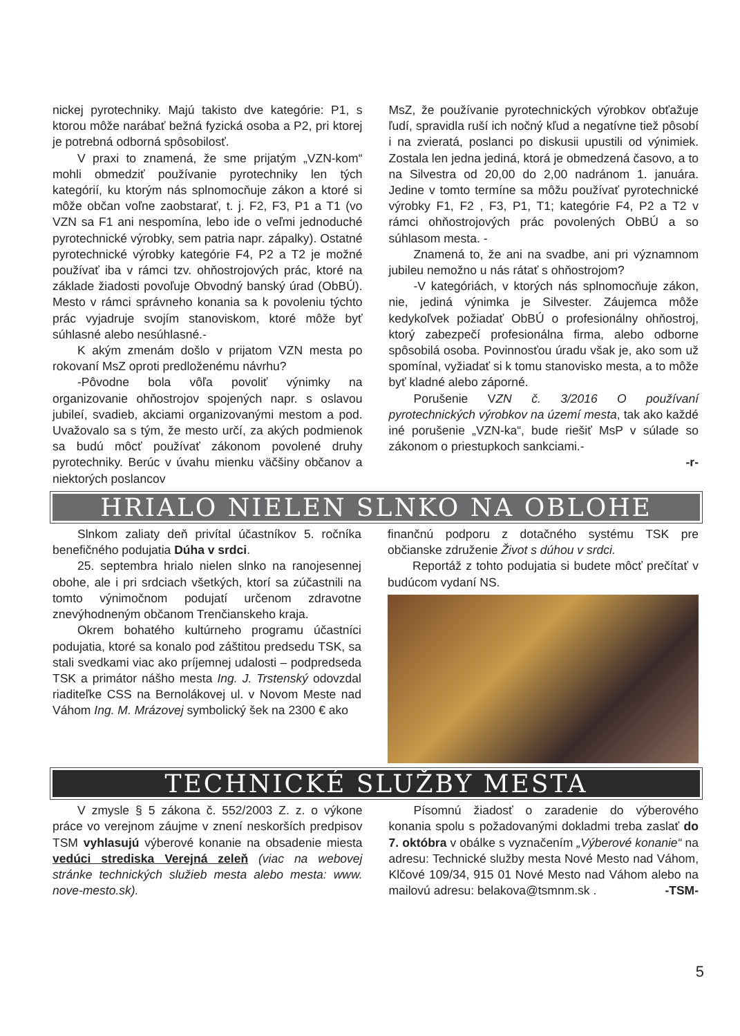nickej pyrotechniky. Majú takisto dve kategórie: P1, s ktorou môže narábať bežná fyzická osoba a P2, pri ktorej je potrebná odborná spôsobilosť.
V praxi to znamená, že sme prijatým „VZN-kom“ mohli obmedziť používanie pyrotechniky len tých kategórií, ku ktorým nás splnomocňuje zákon a ktoré si môže občan voľne zaobstarať, t. j. F2, F3, P1 a T1 (vo VZN sa F1 ani nespomína, lebo ide o veľmi jednoduché pyrotechnické výrobky, sem patria napr. zápalky). Ostatné pyrotechnické výrobky kategórie F4, P2 a T2 je možné používať iba v rámci tzv. ohňostrojových prác, ktoré na základe žiadosti povoľuje Obvodný banský úrad (ObBÚ). Mesto v rámci správneho konania sa k povoleniu týchto prác vyjadruje svojím stanoviskom, ktoré môže byť súhlasné alebo nesúhlasné.-
K akým zmenám došlo v prijatom VZN mesta po rokovaní MsZ oproti predloženému návrhu?
-Pôvodne bola vôľa povoliť výnimky na organizovanie ohňostrojov spojených napr. s oslavou jubileí, svadieb, akciami organizovanými mestom a pod. Uvažovalo sa s tým, že mesto určí, za akých podmienok sa budú môcť používať zákonom povolené druhy pyrotechniky. Berúc v úvahu mienku väčšiny občanov a niektorých poslancov
MsZ, že používanie pyrotechnických výrobkov obťažuje ľudí, spravidla ruší ich nočný kľud a negatívne tiež pôsobí i na zvieratá, poslanci po diskusii upustili od výnimiek. Zostala len jedna jediná, ktorá je obmedzená časovo, a to na Silvestra od 20,00 do 2,00 nadránom 1. januára. Jedine v tomto termíne sa môžu používať pyrotechnické výrobky F1, F2 , F3, P1, T1; kategórie F4, P2 a T2 v rámci ohňostrojových prác povolených ObBÚ a so súhlasom mesta. -
Znamená to, že ani na svadbe, ani pri významnom jubileu nemožno u nás rátať s ohňostrojom?
-V kategóriách, v ktorých nás splnomocňuje zákon, nie, jediná výnimka je Silvester. Záujemca môže kedykoľvek požiadať ObBÚ o profesionálny ohňostroj, ktorý zabezpečí profesionálna firma, alebo odborne spôsobilá osoba. Povinnosťou úradu však je, ako som už spomínal, vyžiadať si k tomu stanovisko mesta, a to môže byť kladné alebo záporné.
Porušenie VZN č. 3/2016 O používaní pyrotechnických výrobkov na území mesta, tak ako každé iné porušenie „VZN-ka“, bude riešiť MsP v súlade so zákonom o priestupkoch sankciami.-
-r-
HRIALO NIELEN SLNKO NA OBLOHE
Slnkom zaliaty deň privítal účastníkov 5. ročníka benefičného podujatia Dúha v srdci.
25. septembra hrialo nielen slnko na ranojesennej obohe, ale i pri srdciach všetkých, ktorí sa zúčastnili na tomto výnimočnom podujatí určenom zdravotne znevýhodneným občanom Trenčianskeho kraja.
Okrem bohatého kultúrneho programu účastníci podujatia, ktoré sa konalo pod záštitou predsedu TSK, sa stali svedkami viac ako príjemnej udalosti – podpredseda TSK a primátor nášho mesta Ing. J. Trstenský odovzdal riaditeľke CSS na Bernolákovej ul. v Novom Meste nad Váhom Ing. M. Mrázovej symbolický šek na 2300 € ako
finančnú podporu z dotačného systému TSK pre občianske združenie Život s dúhou v srdci.
Reportáž z tohto podujatia si budete môcť prečítať v budúcom vydaní NS.
TECHNICKÉ SLUŽBY MESTA
V zmysle § 5 zákona č. 552/2003 Z. z. o výkone práce vo verejnom záujme v znení neskorších predpisov TSM vyhlasujú výberové konanie na obsadenie miesta vedúci strediska Verejná zeleň (viac na webovej stránke technických služieb mesta alebo mesta: www. nove-mesto.sk).
Písomnú žiadosť o zaradenie do výberového konania spolu s požadovanými dokladmi treba zaslať do 7. októbra v obálke s vyznačením „Výberové konanie“ na adresu: Technické služby mesta Nové Mesto nad Váhom, Klčové 109/34, 915 01 Nové Mesto nad Váhom alebo na mailovú adresu: belakova@tsmnm.sk . -TSM-
5